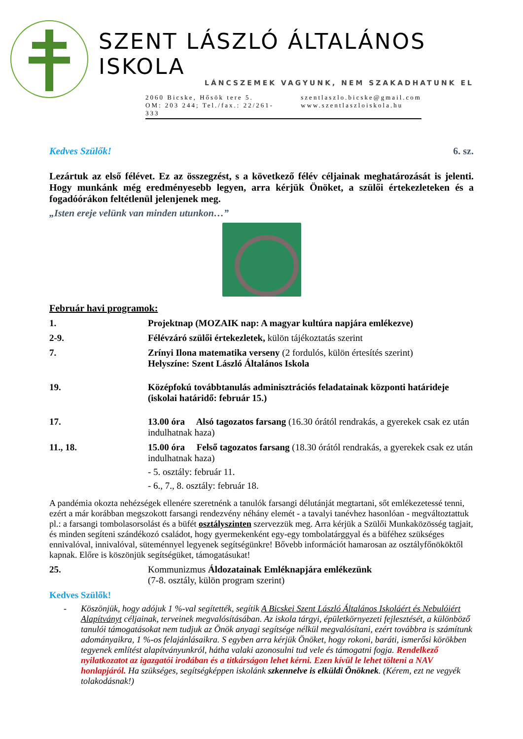SZENT LÁSZLÓ ÁLTALÁNOS ISKOLA
LÁNCSZEMEK VAGYUNK, NEM SZAKADHATUNK EL
2060 Bicske, Hősök tere 5.
OM: 203 244; Tel./fax.: 22/261-333
szentlaszlo.bicske@gmail.com
www.szentlaszloiskola.hu
Kedves Szülők! 6. sz.
Lezártuk az első félévet. Ez az összegzést, s a következő félév céljainak meghatározását is jelenti. Hogy munkánk még eredményesebb legyen, arra kérjük Önöket, a szülői értekezleteken és a fogadóórákon feltétlenül jelenjenek meg.
„Isten ereje velünk van minden utunkon…”
Február havi programok:
1. Projektnap (MOZAIK nap: A magyar kultúra napjára emlékezve)
2-9. Félévzáró szülői értekezletek, külön tájékoztatás szerint
7. Zrínyi Ilona matematika verseny (2 fordulós, külön értesítés szerint)
Helyszíne: Szent László Általános Iskola
19. Középfokú továbbtanulás adminisztrációs feladatainak központi határideje (iskolai határidő: február 15.)
17. 13.00 óra Alsó tagozatos farsang (16.30 órától rendrakás, a gyerekek csak ez után indulhatnak haza)
11., 18. 15.00 óra Felső tagozatos farsang (18.30 órától rendrakás, a gyerekek csak ez után indulhatnak haza)
- 5. osztály: február 11.
- 6., 7., 8. osztály: február 18.
A pandémia okozta nehézségek ellenére szeretnénk a tanulók farsangi délutánját megtartani, sőt emlékezetessé tenni, ezért a már korábban megszokott farsangi rendezvény néhány elemét - a tavalyi tanévhez hasonlóan - megváltoztattuk pl.: a farsangi tombolasorsolást és a büfét osztályszinten szervezzük meg. Arra kérjük a Szülői Munkaközösség tagjait, és minden segíteni szándékozó családot, hogy gyermekenként egy-egy tombolatárggyal és a büféhez szükséges ennivalóval, innivalóval, süteménnyel legyenek segítségünkre! Bővebb információt hamarosan az osztályfőnököktől kapnak. Előre is köszönjük segítségüket, támogatásukat!
25. Kommunizmus Áldozatainak Emléknapjára emlékezünk
(7-8. osztály, külön program szerint)
Kedves Szülők!
- Köszönjük, hogy adójuk 1 %-val segítették, segítik A Bicskei Szent László Általános Iskoláért és Nebulóiért Alapítványt céljainak, terveinek megvalósításában. Az iskola tárgyi, épületkörnyezeti fejlesztését, a különböző tanulói támogatásokat nem tudjuk az Önök anyagi segítsége nélkül megvalósítani, ezért továbbra is számítunk adományaikra, 1 %-os felajánlásaikra. S egyben arra kérjük Önöket, hogy rokoni, baráti, ismerősi körökben tegyenek említést alapítványunkról, hátha valaki azonosulni tud vele és támogatni fogja. Rendelkező nyilatkozatot az igazgatói irodában és a titkárságon lehet kérni. Ezen kívül le lehet tölteni a NAV honlapjáról. Ha szükséges, segítségképpen iskolánk szkennelve is elküldi Önöknek. (Kérem, ezt ne vegyék tolakodásnak!)